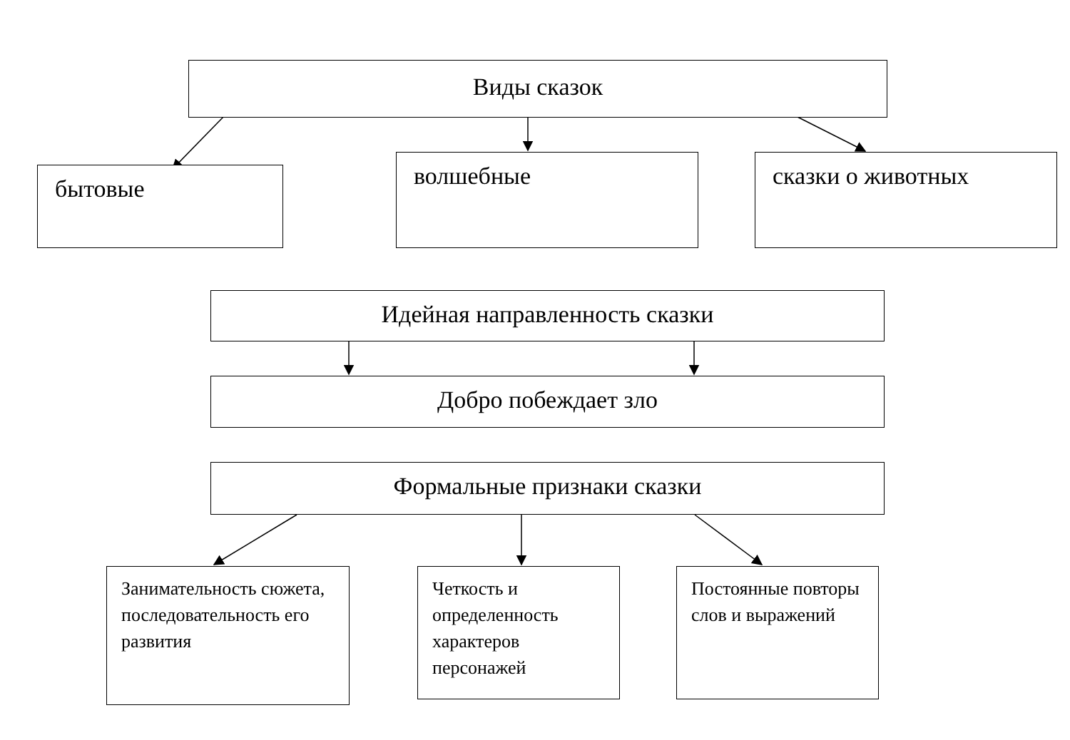Виды сказок
бытовые волшебные сказки о животных
Идейная направленность сказки
Добро побеждает зло
Формальные признаки сказки
Занимательность сюжета, последовательность его развития
Четкость и определенность характеров персонажей
Постоянные повторы слов и выражений